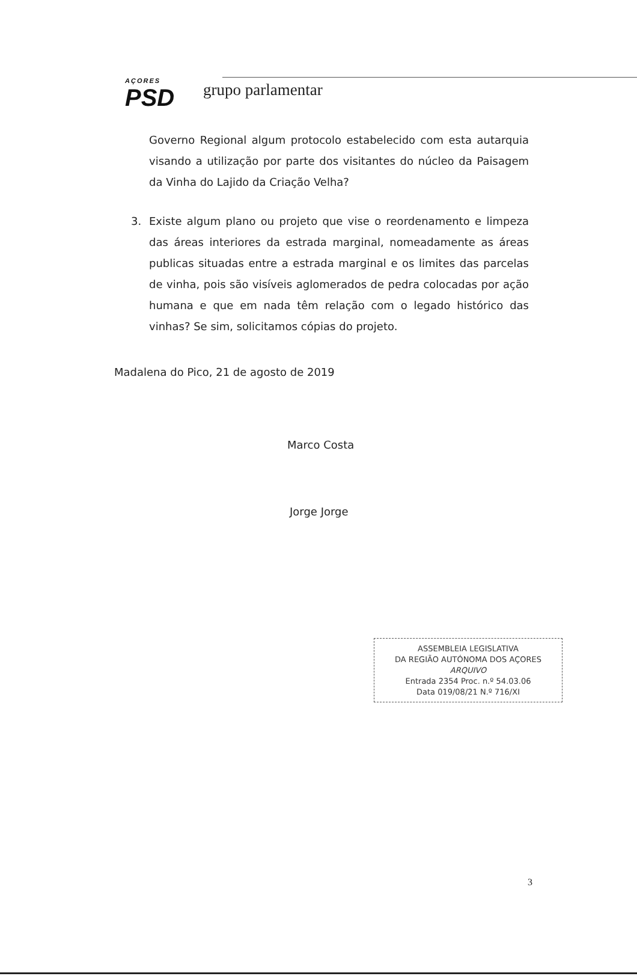AÇORES
PSD
grupo parlamentar
Governo Regional algum protocolo estabelecido com esta autarquia visando a utilização por parte dos visitantes do núcleo da Paisagem da Vinha do Lajido da Criação Velha?
3. Existe algum plano ou projeto que vise o reordenamento e limpeza das áreas interiores da estrada marginal, nomeadamente as áreas publicas situadas entre a estrada marginal e os limites das parcelas de vinha, pois são visíveis aglomerados de pedra colocadas por ação humana e que em nada têm relação com o legado histórico das vinhas? Se sim, solicitamos cópias do projeto.
Madalena do Pico, 21 de agosto de 2019
Marco Costa
Jorge Jorge
ASSEMBLEIA LEGISLATIVA
DA REGIÃO AUTÓNOMA DOS AÇORES
ARQUIVO
Entrada 2354 Proc. n.º 54.03.06
Data 019/08/21 N.º 716/XI
3